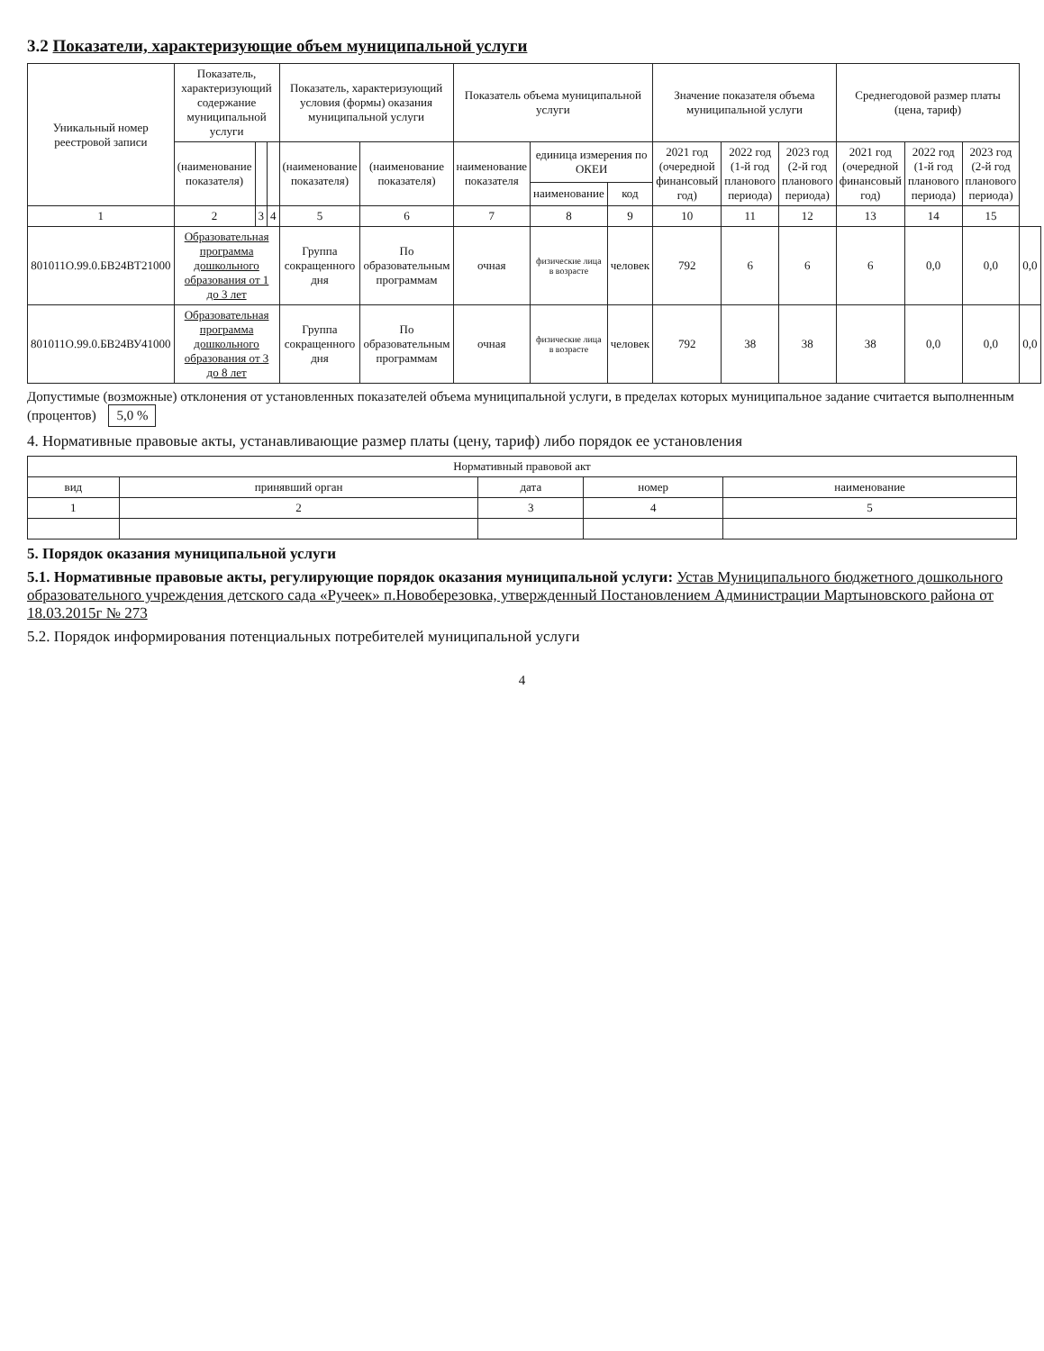3.2 Показатели, характеризующие объем муниципальной услуги
| Уникальный номер реестровой записи | Показатель, характеризующий содержание муниципальной услуги | | | Показатель, характеризующий условия (формы) оказания муниципальной услуги | | Показатель объема муниципальной услуги | | | Значение показателя объема муниципальной услуги | | | Среднегодовой размер платы (цена, тариф) | | | |
| --- | --- | --- | --- | --- | --- | --- | --- | --- | --- | --- | --- | --- | --- | --- | --- |
| | (наименование показателя) | | | (наименование показателя) | (наименование показателя) | наименование показателя | единица измерения по ОКЕИ | | 2021 год (очередной финансовый год) | 2022 год (1-й год планового периода) | 2023 год (2-й год планового периода) | 2021 год (очередной финансовый год) | 2022 год (1-й год планового периода) | 2023 год (2-й год планового периода) | |
| | | | | | | | наименование | код | | | | | | | |
| 1 | 2 | 3 | 4 | 5 | 6 | 7 | 8 | 9 | 10 | 11 | 12 | 13 | 14 | 15 | |
| 801011О.99.0.БВ24ВТ21000 | Образовательная программа дошкольного образования от 1 до 3 лет | | | Группа сокращенного дня | По образовательным программам | очная | физические лица в возрасте | человек | 792 | 6 | 6 | 6 | 0,0 | 0,0 | 0,0 |
| 801011О.99.0.БВ24ВУ41000 | Образовательная программа дошкольного образования от 3 до 8 лет | | | Группа сокращенного дня | По образовательным программам | очная | физические лица в возрасте | человек | 792 | 38 | 38 | 38 | 0,0 | 0,0 | 0,0 |
Допустимые (возможные) отклонения от установленных показателей объема муниципальной услуги, в пределах которых муниципальное задание считается выполненным (процентов) 5,0 %
4. Нормативные правовые акты, устанавливающие размер платы (цену, тариф) либо порядок ее установления
| Нормативный правовой акт | | | | |
| --- | --- | --- | --- | --- |
| вид | принявший орган | дата | номер | наименование |
| 1 | 2 | 3 | 4 | 5 |
5. Порядок оказания муниципальной услуги
5.1. Нормативные правовые акты, регулирующие порядок оказания муниципальной услуги: Устав Муниципального бюджетного дошкольного образовательного учреждения детского сада «Ручеек» п.Новоберезовка, утвержденный Постановлением Администрации Мартыновского района от 18.03.2015г № 273
5.2. Порядок информирования потенциальных потребителей муниципальной услуги
4